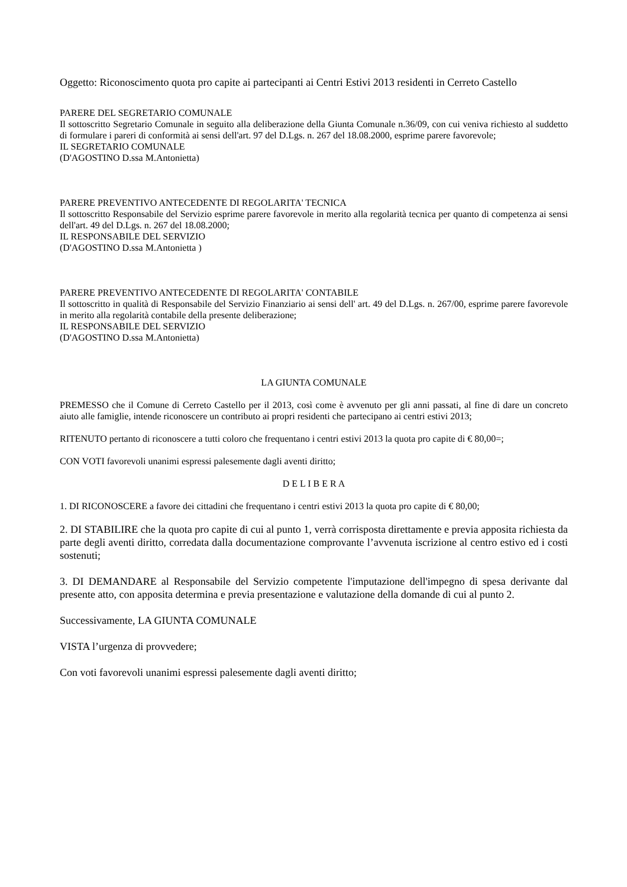Oggetto: Riconoscimento quota pro capite ai partecipanti ai Centri Estivi 2013 residenti in Cerreto Castello
PARERE DEL SEGRETARIO COMUNALE
Il sottoscritto Segretario Comunale in seguito alla deliberazione della Giunta Comunale n.36/09, con cui veniva richiesto al suddetto di formulare i pareri di conformità ai sensi dell'art. 97 del D.Lgs. n. 267 del 18.08.2000, esprime parere favorevole;
IL SEGRETARIO COMUNALE
(D'AGOSTINO D.ssa M.Antonietta)
PARERE PREVENTIVO ANTECEDENTE DI REGOLARITA' TECNICA
Il sottoscritto Responsabile del Servizio esprime parere favorevole in merito alla regolarità tecnica per quanto di competenza ai sensi dell'art. 49 del D.Lgs. n. 267 del 18.08.2000;
IL RESPONSABILE DEL SERVIZIO
(D'AGOSTINO D.ssa M.Antonietta )
PARERE PREVENTIVO ANTECEDENTE DI REGOLARITA' CONTABILE
Il sottoscritto in qualità di Responsabile del Servizio Finanziario ai sensi dell' art. 49 del D.Lgs. n. 267/00, esprime parere favorevole in merito alla regolarità contabile della presente deliberazione;
IL RESPONSABILE DEL SERVIZIO
(D'AGOSTINO D.ssa M.Antonietta)
LA GIUNTA COMUNALE
PREMESSO che il Comune di Cerreto Castello per il 2013, così come è avvenuto per gli anni passati, al fine di dare un concreto aiuto alle famiglie, intende riconoscere un contributo ai propri residenti che partecipano ai centri estivi 2013;
RITENUTO pertanto di riconoscere a tutti coloro che frequentano i centri estivi 2013 la quota pro capite di € 80,00=;
CON VOTI favorevoli unanimi espressi palesemente dagli aventi diritto;
D E L I B E R A
1. DI RICONOSCERE a favore dei cittadini che frequentano i centri estivi 2013 la quota pro capite di € 80,00;
2. DI STABILIRE che la quota pro capite di cui al punto 1, verrà corrisposta direttamente e previa apposita richiesta da parte degli aventi diritto, corredata dalla documentazione comprovante l’avvenuta iscrizione al centro estivo ed i costi sostenuti;
3. DI DEMANDARE al Responsabile del Servizio competente l'imputazione dell'impegno di spesa derivante dal presente atto, con apposita determina e previa presentazione e valutazione della domande di cui al punto 2.
Successivamente, LA GIUNTA COMUNALE
VISTA l’urgenza di provvedere;
Con voti favorevoli unanimi espressi palesemente dagli aventi diritto;